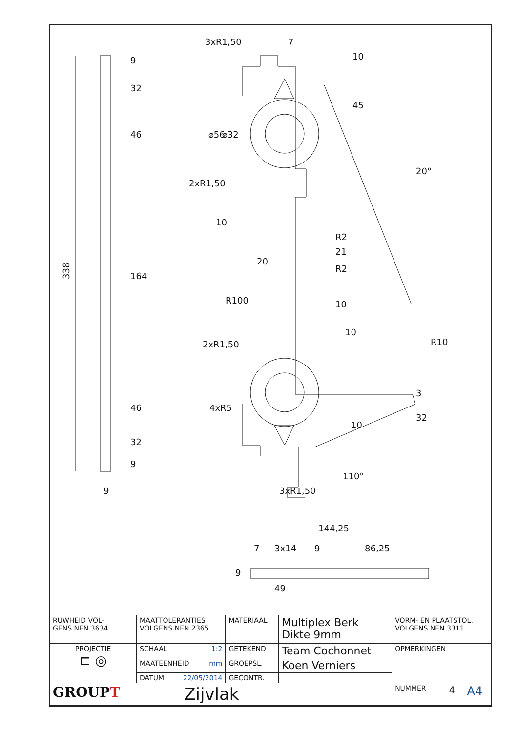338
9
32
46
164
46
32
9
9
7
3xR1,50
10
45
⌀56
⌀32
2xR1,50
10
20°
R2
21
R2
20
R100
10
10
2xR1,50
4xR5
R10
3
32
10
110°
3xR1,50
144,25
7
3x14
9
86,25
9
49
| RUWHEID VOL- GENS NEN 3634 | MAATTOLERANTIES VOLGENS NEN 2365 | | MATERIAAL | Multiplex Berk Dikte 9mm | VORM- EN PLAATSTOL. VOLGENS NEN 3311 | |
| PROJECTIE ⊏ ◎ | SCHAAL 1:2 | | GETEKEND | Team Cochonnet | OPMERKINGEN | |
| | MAATEENHEID mm | | GROEPSL. | Koen Verniers | | |
| | DATUM 22/05/2014 | | GECONTR. | | | |
| GROUP T | | Zijvlak | | | NUMMER 4 | A4 |